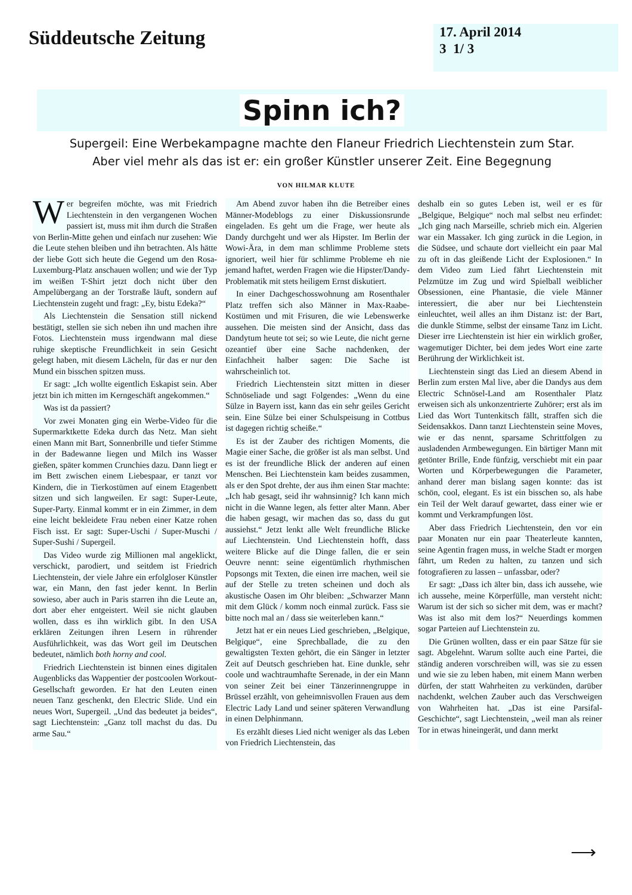Süddeutsche Zeitung
17. April 2014
3 1/ 3
Spinn ich?
Supergeil: Eine Werbekampagne machte den Flaneur Friedrich Liechtenstein zum Star.
Aber viel mehr als das ist er: ein großer Künstler unserer Zeit. Eine Begegnung
VON HILMAR KLUTE
Wer begreifen möchte, was mit Friedrich Liechtenstein in den vergangenen Wochen passiert ist, muss mit ihm durch die Straßen von Berlin-Mitte gehen und einfach nur zusehen: Wie die Leute stehen bleiben und ihn betrachten. Als hätte der liebe Gott sich heute die Gegend um den Rosa-Luxemburg-Platz anschauen wollen; und wie der Typ im weißen T-Shirt jetzt doch nicht über den Ampelübergang an der Torstraße läuft, sondern auf Liechtenstein zugeht und fragt: „Ey, bistu Edeka?“
Als Liechtenstein die Sensation still nickend bestätigt, stellen sie sich neben ihn und machen ihre Fotos. Liechtenstein muss irgendwann mal diese ruhige skeptische Freundlichkeit in sein Gesicht gelegt haben, mit diesem Lächeln, für das er nur den Mund ein bisschen spitzen muss.
Er sagt: „Ich wollte eigentlich Eskapist sein. Aber jetzt bin ich mitten im Kerngeschäft angekommen.“
Was ist da passiert?
Vor zwei Monaten ging ein Werbe-Video für die Supermarktkette Edeka durch das Netz. Man sieht einen Mann mit Bart, Sonnenbrille und tiefer Stimme in der Badewanne liegen und Milch ins Wasser gießen, später kommen Crunchies dazu. Dann liegt er im Bett zwischen einem Liebespaar, er tanzt vor Kindern, die in Tierkostümen auf einem Etagenbett sitzen und sich langweilen. Er sagt: Super-Leute, Super-Party. Einmal kommt er in ein Zimmer, in dem eine leicht bekleidete Frau neben einer Katze rohen Fisch isst. Er sagt: Super-Uschi / Super-Muschi / Super-Sushi / Supergeil.
Das Video wurde zig Millionen mal angeklickt, verschickt, parodiert, und seitdem ist Friedrich Liechtenstein, der viele Jahre ein erfolgloser Künstler war, ein Mann, den fast jeder kennt. In Berlin sowieso, aber auch in Paris starren ihn die Leute an, dort aber eher entgeistert. Weil sie nicht glauben wollen, dass es ihn wirklich gibt. In den USA erklären Zeitungen ihren Lesern in rührender Ausführlichkeit, was das Wort geil im Deutschen bedeutet, nämlich both horny and cool.
Friedrich Liechtenstein ist binnen eines digitalen Augenblicks das Wappentier der postcoolen Workout-Gesellschaft geworden. Er hat den Leuten einen neuen Tanz geschenkt, den Electric Slide. Und ein neues Wort, Supergeil. „Und das bedeutet ja beides“, sagt Liechtenstein: „Ganz toll machst du das. Du arme Sau.“
Am Abend zuvor haben ihn die Betreiber eines Männer-Modeblogs zu einer Diskussionsrunde eingeladen. Es geht um die Frage, wer heute als Dandy durchgeht und wer als Hipster. Im Berlin der Wowi-Ära, in dem man schlimme Probleme stets ignoriert, weil hier für schlimme Probleme eh nie jemand haftet, werden Fragen wie die Hipster/Dandy-Problematik mit stets heiligem Ernst diskutiert.
In einer Dachgeschosswohnung am Rosenthaler Platz treffen sich also Männer in Max-Raabe-Kostümen und mit Frisuren, die wie Lebenswerke aussehen. Die meisten sind der Ansicht, dass das Dandytum heute tot sei; so wie Leute, die nicht gerne ozeantief über eine Sache nachdenken, der Einfachheit halber sagen: Die Sache ist wahrscheinlich tot.
Friedrich Liechtenstein sitzt mitten in dieser Schnöseliade und sagt Folgendes: „Wenn du eine Sülze in Bayern isst, kann das ein sehr geiles Gericht sein. Eine Sülze bei einer Schulspeisung in Cottbus ist dagegen richtig scheiße.“
Es ist der Zauber des richtigen Moments, die Magie einer Sache, die größer ist als man selbst. Und es ist der freundliche Blick der anderen auf einen Menschen. Bei Liechtenstein kam beides zusammen, als er den Spot drehte, der aus ihm einen Star machte: „Ich hab gesagt, seid ihr wahnsinnig? Ich kann mich nicht in die Wanne legen, als fetter alter Mann. Aber die haben gesagt, wir machen das so, dass du gut aussiehst.“ Jetzt lenkt alle Welt freundliche Blicke auf Liechtenstein. Und Liechtenstein hofft, dass weitere Blicke auf die Dinge fallen, die er sein Oeuvre nennt: seine eigentümlich rhythmischen Popsongs mit Texten, die einen irre machen, weil sie auf der Stelle zu treten scheinen und doch als akustische Oasen im Ohr bleiben: „Schwarzer Mann mit dem Glück / komm noch einmal zurück. Fass sie bitte noch mal an / dass sie weiterleben kann.“
Jetzt hat er ein neues Lied geschrieben, „Belgique, Belgique“, eine Sprechballade, die zu den gewaltigsten Texten gehört, die ein Sänger in letzter Zeit auf Deutsch geschrieben hat. Eine dunkle, sehr coole und wachtraumhafte Serenade, in der ein Mann von seiner Zeit bei einer Tänzerinnengruppe in Brüssel erzählt, von geheimnisvollen Frauen aus dem Electric Lady Land und seiner späteren Verwandlung in einen Delphinmann.
Es erzählt dieses Lied nicht weniger als das Leben von Friedrich Liechtenstein, das
deshalb ein so gutes Leben ist, weil er es für „Belgique, Belgique“ noch mal selbst neu erfindet: „Ich ging nach Marseille, schrieb mich ein. Algerien war ein Massaker. Ich ging zurück in die Legion, in die Südsee, und schaute dort vielleicht ein paar Mal zu oft in das gleißende Licht der Explosionen.“ In dem Video zum Lied fährt Liechtenstein mit Pelzmütze im Zug und wird Spielball weiblicher Obsessionen, eine Phantasie, die viele Männer interessiert, die aber nur bei Liechtenstein einleuchtet, weil alles an ihm Distanz ist: der Bart, die dunkle Stimme, selbst der einsame Tanz im Licht. Dieser irre Liechtenstein ist hier ein wirklich großer, wagemutiger Dichter, bei dem jedes Wort eine zarte Berührung der Wirklichkeit ist.
Liechtenstein singt das Lied an diesem Abend in Berlin zum ersten Mal live, aber die Dandys aus dem Electric Schnösel-Land am Rosenthaler Platz erweisen sich als unkonzentrierte Zuhörer; erst als im Lied das Wort Tuntenkitsch fällt, straffen sich die Seidensakkos. Dann tanzt Liechtenstein seine Moves, wie er das nennt, sparsame Schrittfolgen zu ausladenden Armbewegungen. Ein bärtiger Mann mit getönter Brille, Ende fünfzig, verschiebt mit ein paar Worten und Körperbewegungen die Parameter, anhand derer man bislang sagen konnte: das ist schön, cool, elegant. Es ist ein bisschen so, als habe ein Teil der Welt darauf gewartet, dass einer wie er kommt und Verkrampfungen löst.
Aber dass Friedrich Liechtenstein, den vor ein paar Monaten nur ein paar Theaterleute kannten, seine Agentin fragen muss, in welche Stadt er morgen fährt, um Reden zu halten, zu tanzen und sich fotografieren zu lassen – unfassbar, oder?
Er sagt: „Dass ich älter bin, dass ich aussehe, wie ich aussehe, meine Körperfülle, man versteht nicht: Warum ist der sich so sicher mit dem, was er macht? Was ist also mit dem los?“ Neuerdings kommen sogar Parteien auf Liechtenstein zu.
Die Grünen wollten, dass er ein paar Sätze für sie sagt. Abgelehnt. Warum sollte auch eine Partei, die ständig anderen vorschreiben will, was sie zu essen und wie sie zu leben haben, mit einem Mann werben dürfen, der statt Wahrheiten zu verkünden, darüber nachdenkt, welchen Zauber auch das Verschweigen von Wahrheiten hat. „Das ist eine Parsifal-Geschichte“, sagt Liechtenstein, „weil man als reiner Tor in etwas hineingerät, und dann merkt
⟶